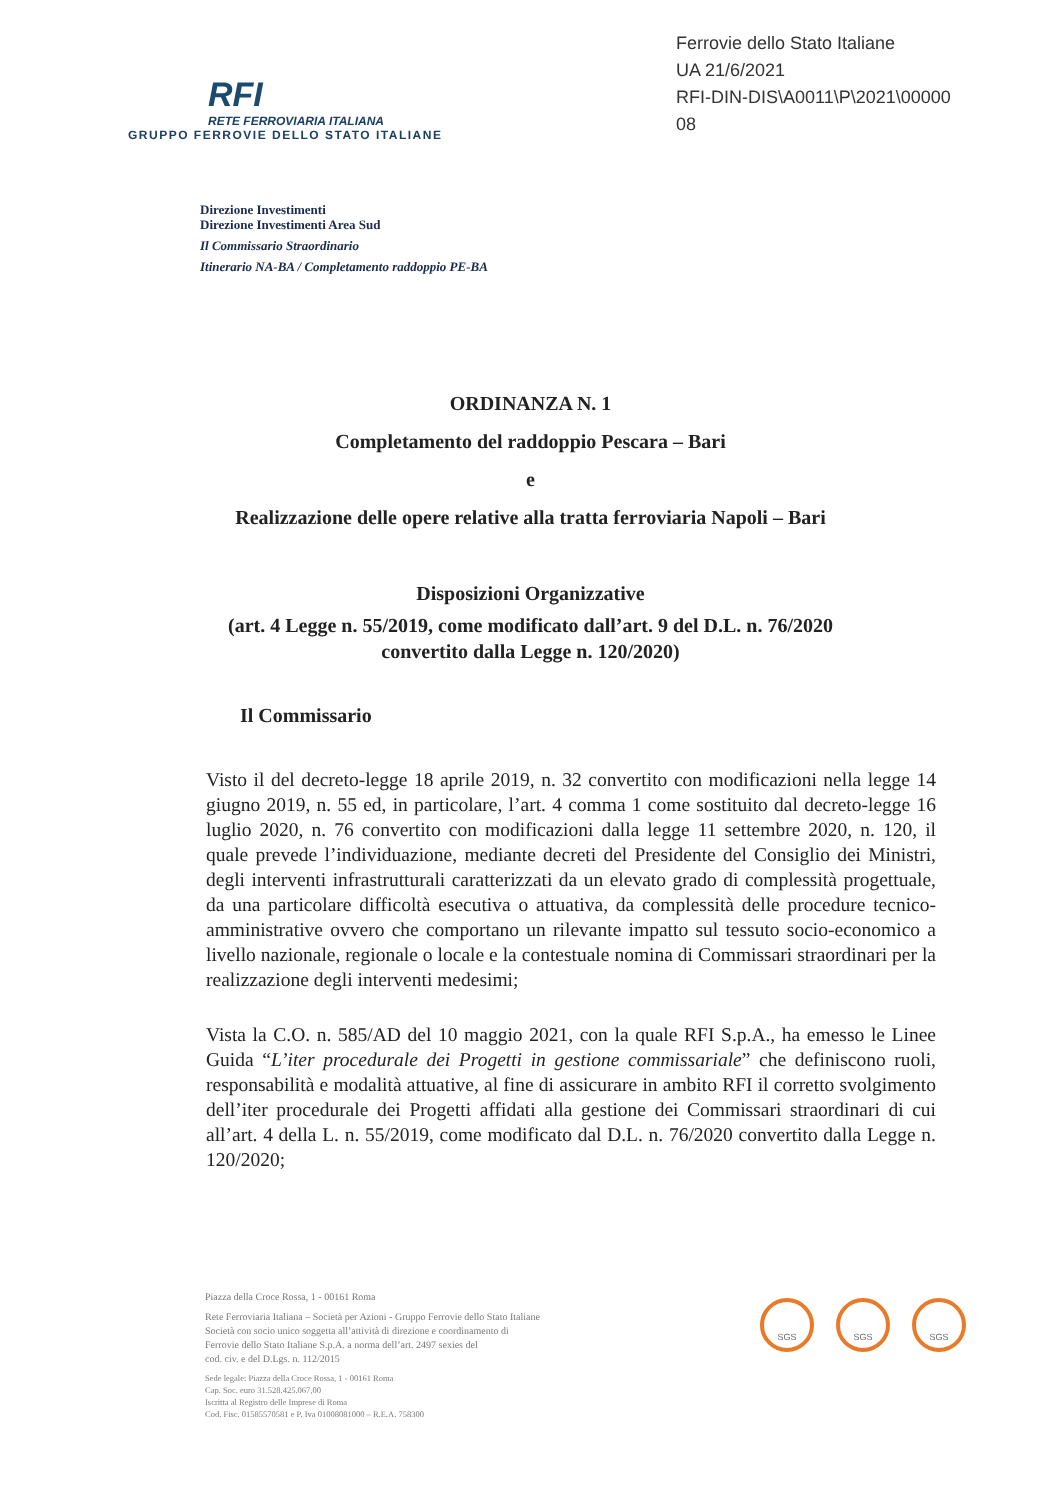RFI
RETE FERROVIARIA ITALIANA
GRUPPO FERROVIE DELLO STATO ITALIANE
Ferrovie dello Stato Italiane
UA 21/6/2021
RFI-DIN-DIS\A0011\P\2021\00000
08
Direzione Investimenti
Direzione Investimenti Area Sud
Il Commissario Straordinario
Itinerario NA-BA / Completamento raddoppio PE-BA
ORDINANZA N. 1
Completamento del raddoppio Pescara – Bari
e
Realizzazione delle opere relative alla tratta ferroviaria Napoli – Bari
Disposizioni Organizzative
(art. 4 Legge n. 55/2019, come modificato dall’art. 9 del D.L. n. 76/2020
convertito dalla Legge n. 120/2020)
Il Commissario
Visto il del decreto-legge 18 aprile 2019, n. 32 convertito con modificazioni nella legge 14 giugno 2019, n. 55 ed, in particolare, l’art. 4 comma 1 come sostituito dal decreto-legge 16 luglio 2020, n. 76 convertito con modificazioni dalla legge 11 settembre 2020, n. 120, il quale prevede l’individuazione, mediante decreti del Presidente del Consiglio dei Ministri, degli interventi infrastrutturali caratterizzati da un elevato grado di complessità progettuale, da una particolare difficoltà esecutiva o attuativa, da complessità delle procedure tecnico-amministrative ovvero che comportano un rilevante impatto sul tessuto socio-economico a livello nazionale, regionale o locale e la contestuale nomina di Commissari straordinari per la realizzazione degli interventi medesimi;
Vista la C.O. n. 585/AD del 10 maggio 2021, con la quale RFI S.p.A., ha emesso le Linee Guida “L’iter procedurale dei Progetti in gestione commissariale” che definiscono ruoli, responsabilità e modalità attuative, al fine di assicurare in ambito RFI il corretto svolgimento dell’iter procedurale dei Progetti affidati alla gestione dei Commissari straordinari di cui all’art. 4 della L. n. 55/2019, come modificato dal D.L. n. 76/2020 convertito dalla Legge n. 120/2020;
Piazza della Croce Rossa, 1 - 00161 Roma
Rete Ferroviaria Italiana – Società per Azioni - Gruppo Ferrovie dello Stato Italiane
Società con socio unico soggetta all’attività di direzione e coordinamento di
Ferrovie dello Stato Italiane S.p.A. a norma dell’art. 2497 sexies del
cod. civ. e del D.Lgs. n. 112/2015
Sede legale: Piazza della Croce Rossa, 1 - 00161 Roma
Cap. Soc. euro 31.528.425.067,00
Iscritta al Registro delle Imprese di Roma
Cod. Fisc. 01585570581 e P. Iva 01008081000 – R.E.A. 758300
SGS SGS SGS